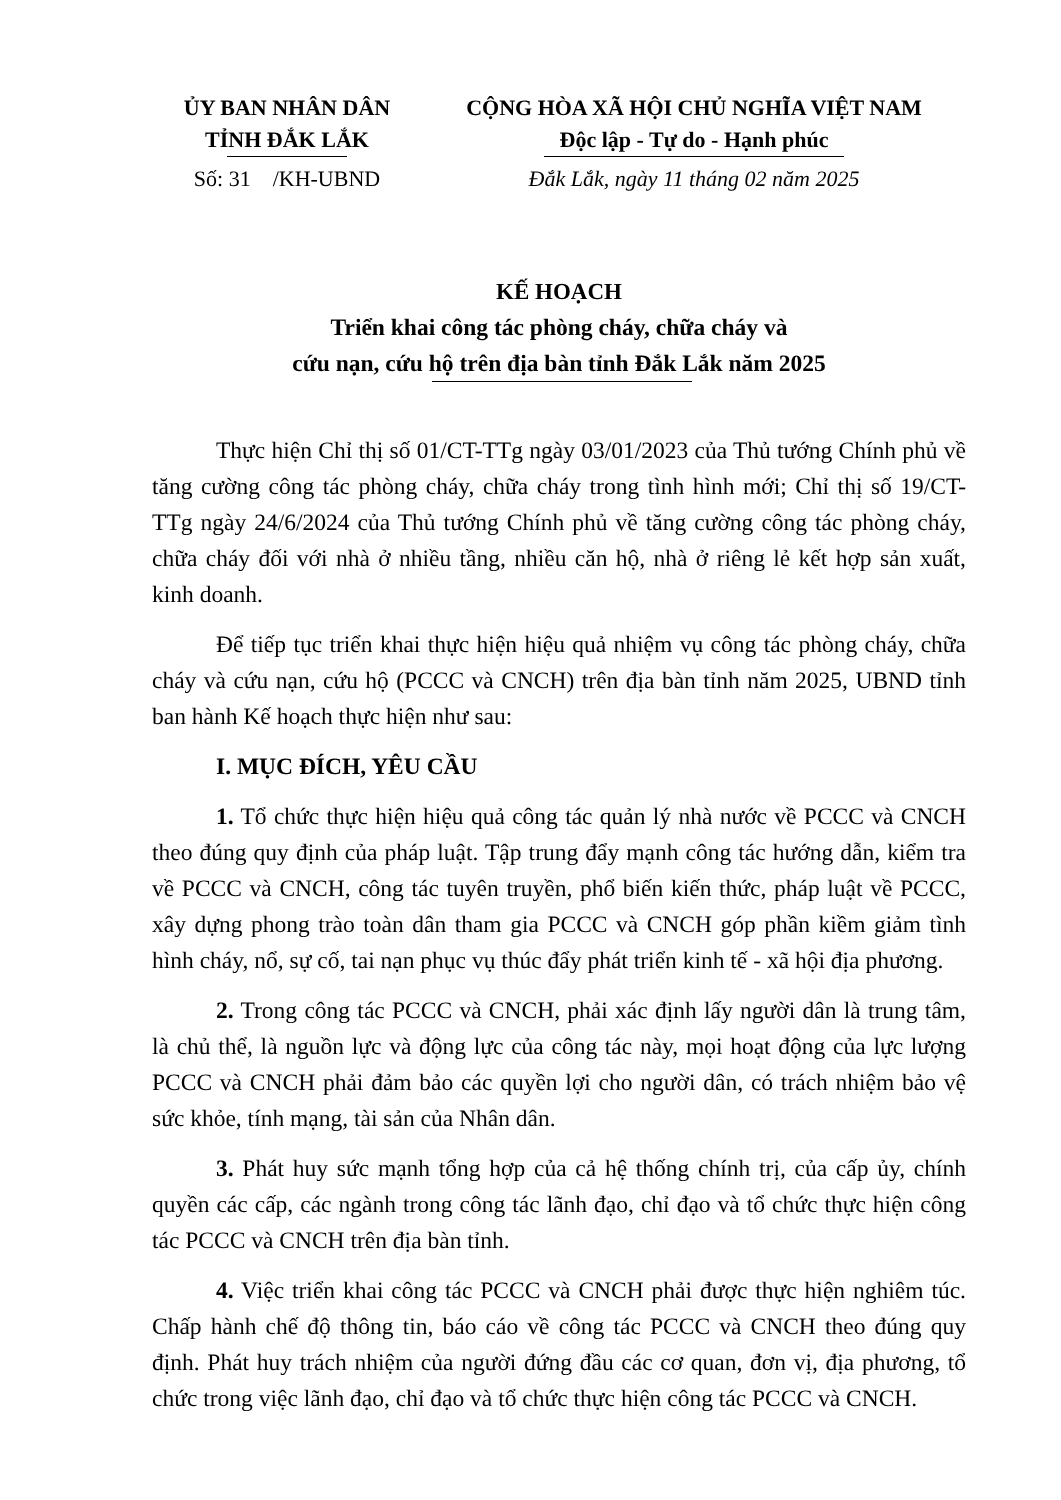ỦY BAN NHÂN DÂN
TỈNH ĐẮK LẮK
Số: 31 /KH-UBND
CỘNG HÒA XÃ HỘI CHỦ NGHĨA VIỆT NAM
Độc lập - Tự do - Hạnh phúc
Đắk Lắk, ngày 11 tháng 02 năm 2025
KẾ HOẠCH
Triển khai công tác phòng cháy, chữa cháy và
cứu nạn, cứu hộ trên địa bàn tỉnh Đắk Lắk năm 2025
Thực hiện Chỉ thị số 01/CT-TTg ngày 03/01/2023 của Thủ tướng Chính phủ về tăng cường công tác phòng cháy, chữa cháy trong tình hình mới; Chỉ thị số 19/CT-TTg ngày 24/6/2024 của Thủ tướng Chính phủ về tăng cường công tác phòng cháy, chữa cháy đối với nhà ở nhiều tầng, nhiều căn hộ, nhà ở riêng lẻ kết hợp sản xuất, kinh doanh.
Để tiếp tục triển khai thực hiện hiệu quả nhiệm vụ công tác phòng cháy, chữa cháy và cứu nạn, cứu hộ (PCCC và CNCH) trên địa bàn tỉnh năm 2025, UBND tỉnh ban hành Kế hoạch thực hiện như sau:
I. MỤC ĐÍCH, YÊU CẦU
1. Tổ chức thực hiện hiệu quả công tác quản lý nhà nước về PCCC và CNCH theo đúng quy định của pháp luật. Tập trung đẩy mạnh công tác hướng dẫn, kiểm tra về PCCC và CNCH, công tác tuyên truyền, phổ biến kiến thức, pháp luật về PCCC, xây dựng phong trào toàn dân tham gia PCCC và CNCH góp phần kiềm giảm tình hình cháy, nổ, sự cố, tai nạn phục vụ thúc đẩy phát triển kinh tế - xã hội địa phương.
2. Trong công tác PCCC và CNCH, phải xác định lấy người dân là trung tâm, là chủ thể, là nguồn lực và động lực của công tác này, mọi hoạt động của lực lượng PCCC và CNCH phải đảm bảo các quyền lợi cho người dân, có trách nhiệm bảo vệ sức khỏe, tính mạng, tài sản của Nhân dân.
3. Phát huy sức mạnh tổng hợp của cả hệ thống chính trị, của cấp ủy, chính quyền các cấp, các ngành trong công tác lãnh đạo, chỉ đạo và tổ chức thực hiện công tác PCCC và CNCH trên địa bàn tỉnh.
4. Việc triển khai công tác PCCC và CNCH phải được thực hiện nghiêm túc. Chấp hành chế độ thông tin, báo cáo về công tác PCCC và CNCH theo đúng quy định. Phát huy trách nhiệm của người đứng đầu các cơ quan, đơn vị, địa phương, tổ chức trong việc lãnh đạo, chỉ đạo và tổ chức thực hiện công tác PCCC và CNCH.